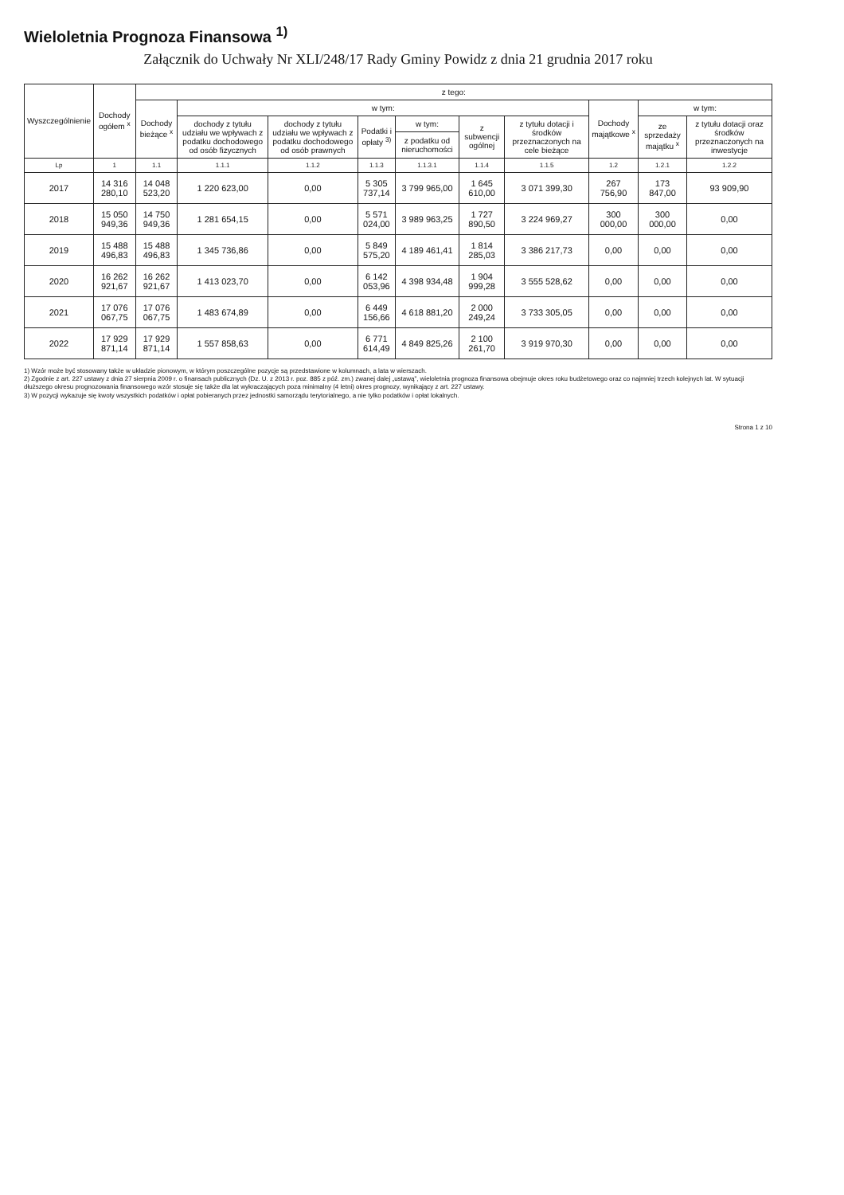Wieloletnia Prognoza Finansowa <sup>1)</sup>
Załącznik do Uchwały Nr XLI/248/17 Rady Gminy Powidz z dnia 21 grudnia 2017 roku
| Wyszczególnienie | Dochody ogółem <sup>x</sup> | z tego: | | | | | | | | | |
| --- | --- | --- | --- | --- | --- | --- | --- | --- | --- | --- | --- |
| | | Dochody bieżące <sup>x</sup> | w tym: | | | | | | Dochody majątkowe <sup>x</sup> | w tym: | |
| | | | dochody z tytułu udziału we wpływach z podatku dochodowego od osób fizycznych | dochody z tytułu udziału we wpływach z podatku dochodowego od osób prawnych | Podatki i opłaty <sup>3)</sup> | w tym: | z subwencji ogólnej | z tytułu dotacji i środków przeznaczonych na cele bieżące | | ze sprzedaży majątku <sup>x</sup> | z tytułu dotacji oraz środków przeznaczonych na inwestycje |
| | | | | | | z podatku od nieruchomości | | | | | |
| Lp | 1 | 1.1 | 1.1.1 | 1.1.2 | 1.1.3 | 1.1.3.1 | 1.1.4 | 1.1.5 | 1.2 | 1.2.1 | 1.2.2 |
| 2017 | 14 316 280,10 | 14 048 523,20 | 1 220 623,00 | 0,00 | 5 305 737,14 | 3 799 965,00 | 1 645 610,00 | 3 071 399,30 | 267 756,90 | 173 847,00 | 93 909,90 |
| 2018 | 15 050 949,36 | 14 750 949,36 | 1 281 654,15 | 0,00 | 5 571 024,00 | 3 989 963,25 | 1 727 890,50 | 3 224 969,27 | 300 000,00 | 300 000,00 | 0,00 |
| 2019 | 15 488 496,83 | 15 488 496,83 | 1 345 736,86 | 0,00 | 5 849 575,20 | 4 189 461,41 | 1 814 285,03 | 3 386 217,73 | 0,00 | 0,00 | 0,00 |
| 2020 | 16 262 921,67 | 16 262 921,67 | 1 413 023,70 | 0,00 | 6 142 053,96 | 4 398 934,48 | 1 904 999,28 | 3 555 528,62 | 0,00 | 0,00 | 0,00 |
| 2021 | 17 076 067,75 | 17 076 067,75 | 1 483 674,89 | 0,00 | 6 449 156,66 | 4 618 881,20 | 2 000 249,24 | 3 733 305,05 | 0,00 | 0,00 | 0,00 |
| 2022 | 17 929 871,14 | 17 929 871,14 | 1 557 858,63 | 0,00 | 6 771 614,49 | 4 849 825,26 | 2 100 261,70 | 3 919 970,30 | 0,00 | 0,00 | 0,00 |
1) Wzór może być stosowany także w układzie pionowym, w którym poszczególne pozycje są przedstawione w kolumnach, a lata w wierszach.
2) Zgodnie z art. 227 ustawy z dnia 27 sierpnia 2009 r. o finansach publicznych (Dz. U. z 2013 r. poz. 885 z póź. zm.) zwanej dalej „ustawą”, wieloletnia prognoza finansowa obejmuje okres roku budżetowego oraz co najmniej trzech kolejnych lat. W sytuacji dłuższego okresu prognozowania finansowego wzór stosuje się także dla lat wykraczających poza minimalny (4 letni) okres prognozy, wynikający z art. 227 ustawy.
3) W pozycji wykazuje się kwoty wszystkich podatków i opłat pobieranych przez jednostki samorządu terytorialnego, a nie tylko podatków i opłat lokalnych.
Strona 1 z 10